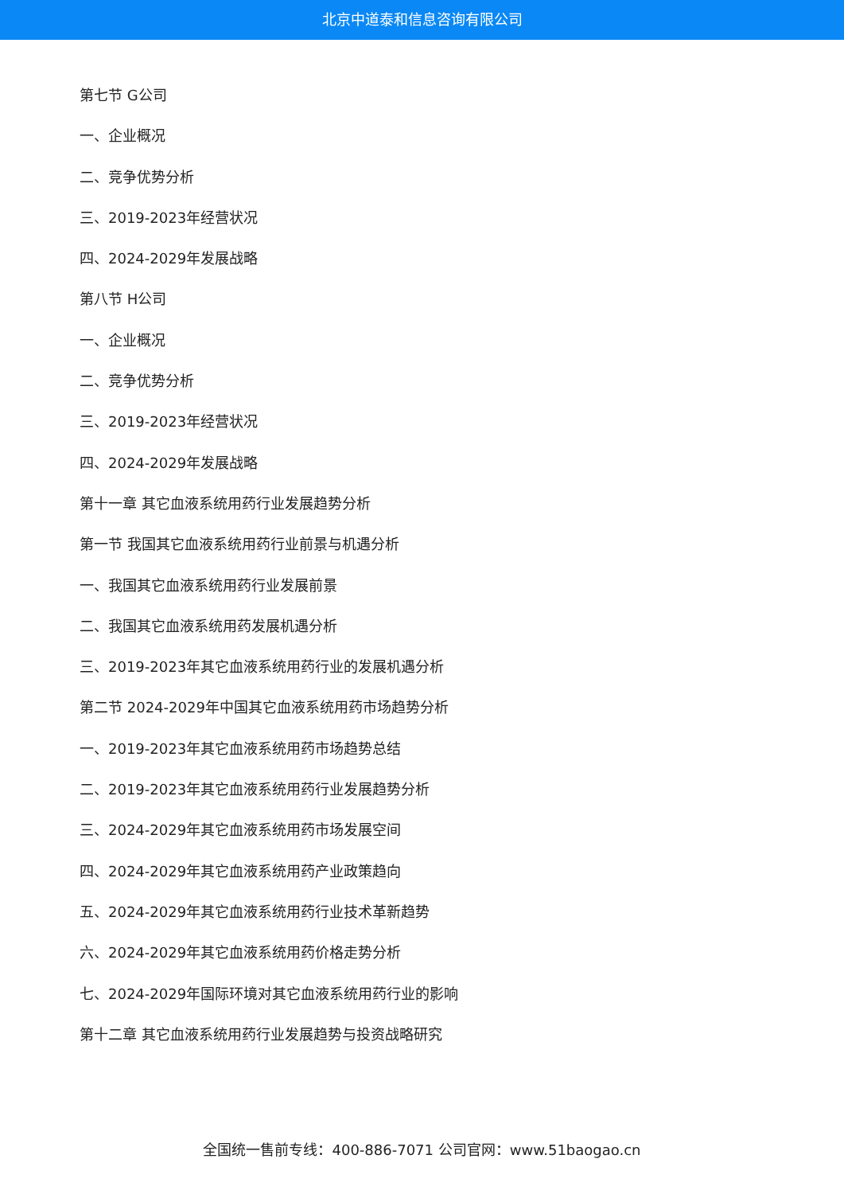北京中道泰和信息咨询有限公司
第七节 G公司
一、企业概况
二、竞争优势分析
三、2019-2023年经营状况
四、2024-2029年发展战略
第八节 H公司
一、企业概况
二、竞争优势分析
三、2019-2023年经营状况
四、2024-2029年发展战略
第十一章 其它血液系统用药行业发展趋势分析
第一节 我国其它血液系统用药行业前景与机遇分析
一、我国其它血液系统用药行业发展前景
二、我国其它血液系统用药发展机遇分析
三、2019-2023年其它血液系统用药行业的发展机遇分析
第二节 2024-2029年中国其它血液系统用药市场趋势分析
一、2019-2023年其它血液系统用药市场趋势总结
二、2019-2023年其它血液系统用药行业发展趋势分析
三、2024-2029年其它血液系统用药市场发展空间
四、2024-2029年其它血液系统用药产业政策趋向
五、2024-2029年其它血液系统用药行业技术革新趋势
六、2024-2029年其它血液系统用药价格走势分析
七、2024-2029年国际环境对其它血液系统用药行业的影响
第十二章 其它血液系统用药行业发展趋势与投资战略研究
全国统一售前专线：400-886-7071 公司官网：www.51baogao.cn